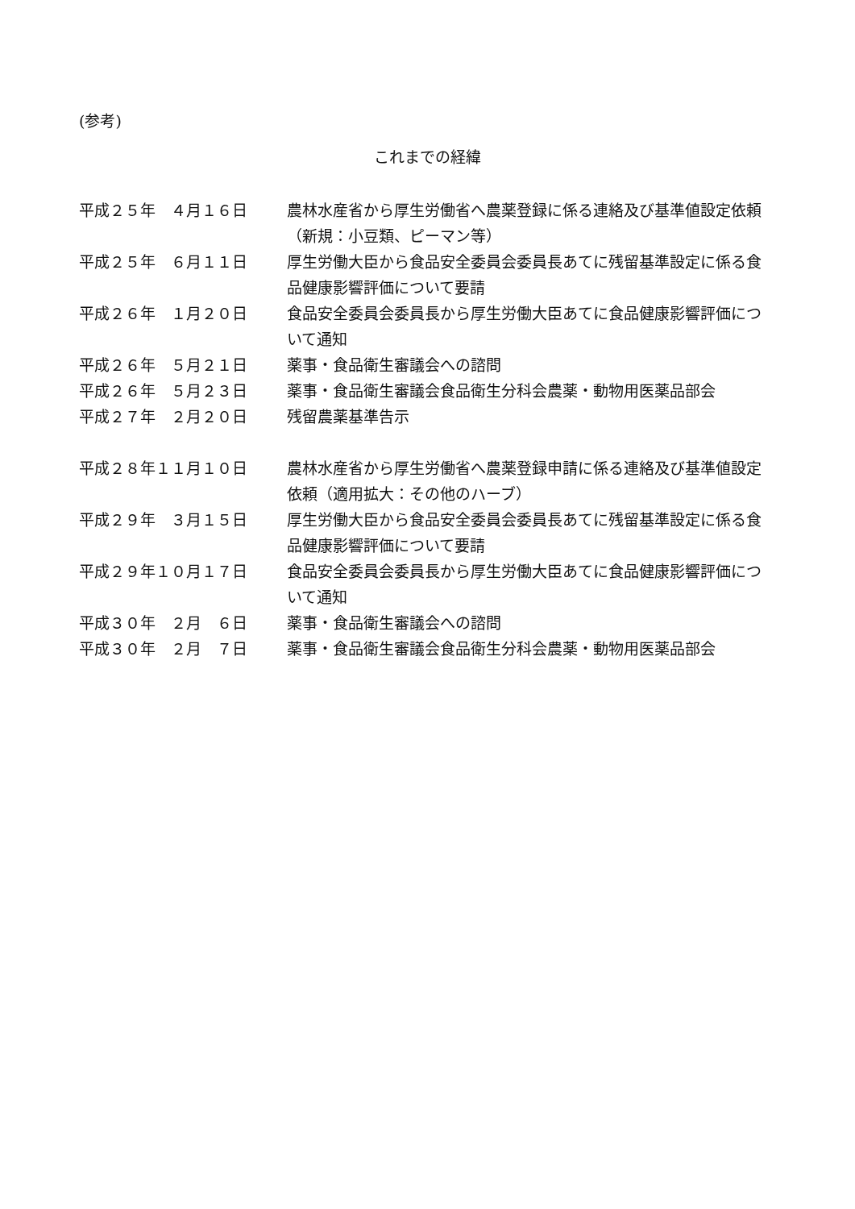(参考)
これまでの経緯
| 平成２５年 ４月１６日 | 農林水産省から厚生労働省へ農薬登録に係る連絡及び基準値設定依頼（新規：小豆類、ピーマン等） |
| 平成２５年 ６月１１日 | 厚生労働大臣から食品安全委員会委員長あてに残留基準設定に係る食品健康影響評価について要請 |
| 平成２６年 １月２０日 | 食品安全委員会委員長から厚生労働大臣あてに食品健康影響評価について通知 |
| 平成２６年 ５月２１日 | 薬事・食品衛生審議会への諮問 |
| 平成２６年 ５月２３日 | 薬事・食品衛生審議会食品衛生分科会農薬・動物用医薬品部会 |
| 平成２７年 ２月２０日 | 残留農薬基準告示 |
| 平成２８年１１月１０日 | 農林水産省から厚生労働省へ農薬登録申請に係る連絡及び基準値設定依頼（適用拡大：その他のハーブ） |
| 平成２９年 ３月１５日 | 厚生労働大臣から食品安全委員会委員長あてに残留基準設定に係る食品健康影響評価について要請 |
| 平成２９年１０月１７日 | 食品安全委員会委員長から厚生労働大臣あてに食品健康影響評価について通知 |
| 平成３０年 ２月 ６日 | 薬事・食品衛生審議会への諮問 |
| 平成３０年 ２月 ７日 | 薬事・食品衛生審議会食品衛生分科会農薬・動物用医薬品部会 |